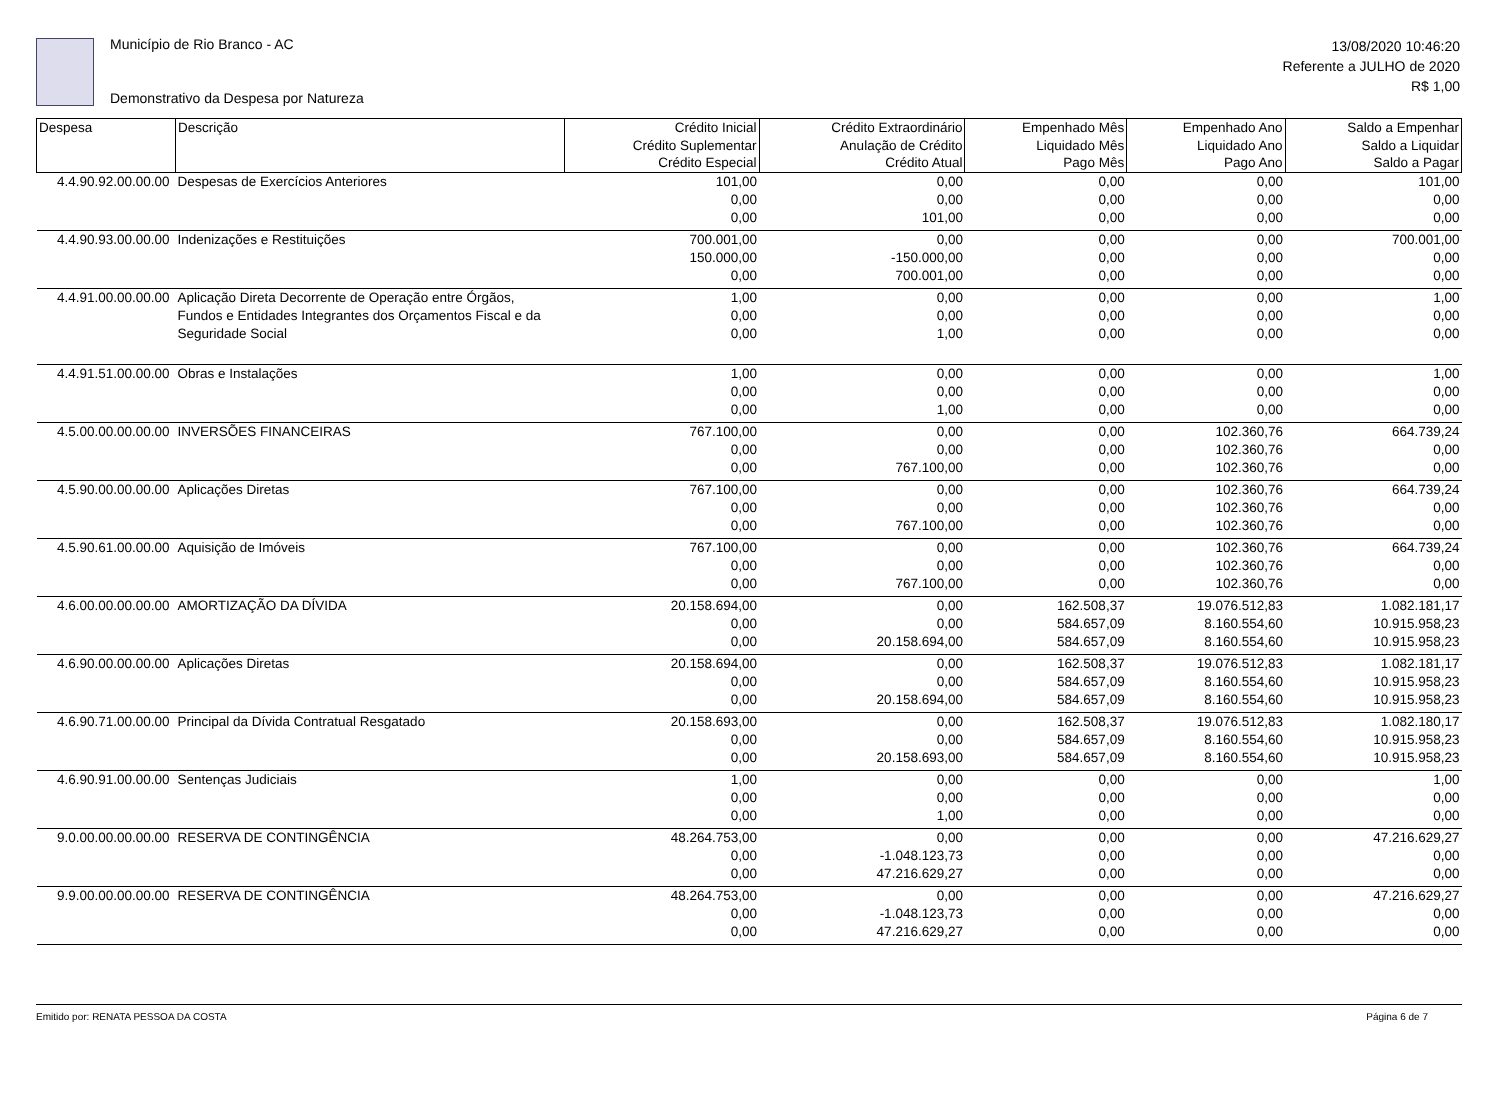Município de Rio Branco - AC
Demonstrativo da Despesa por Natureza
13/08/2020 10:46:20
Referente a JULHO de 2020
R$ 1,00
| Despesa | Descrição | Crédito Inicial Crédito Suplementar Crédito Especial | Crédito Extraordinário Anulação de Crédito Crédito Atual | Empenhado Mês Liquidado Mês Pago Mês | Empenhado Ano Liquidado Ano Pago Ano | Saldo a Empenhar Saldo a Liquidar Saldo a Pagar |
| --- | --- | --- | --- | --- | --- | --- |
| 4.4.90.92.00.00.00 | Despesas de Exercícios Anteriores | 101,00 0,00 0,00 | 0,00 0,00 101,00 | 0,00 0,00 0,00 | 0,00 0,00 0,00 | 101,00 0,00 0,00 |
| 4.4.90.93.00.00.00 | Indenizações e Restituições | 700.001,00 150.000,00 0,00 | 0,00 -150.000,00 700.001,00 | 0,00 0,00 0,00 | 0,00 0,00 0,00 | 700.001,00 0,00 0,00 |
| 4.4.91.00.00.00.00 | Aplicação Direta Decorrente de Operação entre Órgãos, Fundos e Entidades Integrantes dos Orçamentos Fiscal e da Seguridade Social | 1,00 0,00 0,00 | 0,00 0,00 1,00 | 0,00 0,00 0,00 | 0,00 0,00 0,00 | 1,00 0,00 0,00 |
| 4.4.91.51.00.00.00 | Obras e Instalações | 1,00 0,00 0,00 | 0,00 0,00 1,00 | 0,00 0,00 0,00 | 0,00 0,00 0,00 | 1,00 0,00 0,00 |
| 4.5.00.00.00.00.00 | INVERSÕES FINANCEIRAS | 767.100,00 0,00 0,00 | 0,00 0,00 767.100,00 | 0,00 0,00 0,00 | 102.360,76 102.360,76 102.360,76 | 664.739,24 0,00 0,00 |
| 4.5.90.00.00.00.00 | Aplicações Diretas | 767.100,00 0,00 0,00 | 0,00 0,00 767.100,00 | 0,00 0,00 0,00 | 102.360,76 102.360,76 102.360,76 | 664.739,24 0,00 0,00 |
| 4.5.90.61.00.00.00 | Aquisição de Imóveis | 767.100,00 0,00 0,00 | 0,00 0,00 767.100,00 | 0,00 0,00 0,00 | 102.360,76 102.360,76 102.360,76 | 664.739,24 0,00 0,00 |
| 4.6.00.00.00.00.00 | AMORTIZAÇÃO DA DÍVIDA | 20.158.694,00 0,00 0,00 | 0,00 0,00 20.158.694,00 | 162.508,37 584.657,09 584.657,09 | 19.076.512,83 8.160.554,60 8.160.554,60 | 1.082.181,17 10.915.958,23 10.915.958,23 |
| 4.6.90.00.00.00.00 | Aplicações Diretas | 20.158.694,00 0,00 0,00 | 0,00 0,00 20.158.694,00 | 162.508,37 584.657,09 584.657,09 | 19.076.512,83 8.160.554,60 8.160.554,60 | 1.082.181,17 10.915.958,23 10.915.958,23 |
| 4.6.90.71.00.00.00 | Principal da Dívida Contratual Resgatado | 20.158.693,00 0,00 0,00 | 0,00 0,00 20.158.693,00 | 162.508,37 584.657,09 584.657,09 | 19.076.512,83 8.160.554,60 8.160.554,60 | 1.082.180,17 10.915.958,23 10.915.958,23 |
| 4.6.90.91.00.00.00 | Sentenças Judiciais | 1,00 0,00 0,00 | 0,00 0,00 1,00 | 0,00 0,00 0,00 | 0,00 0,00 0,00 | 1,00 0,00 0,00 |
| 9.0.00.00.00.00.00 | RESERVA DE CONTINGÊNCIA | 48.264.753,00 0,00 0,00 | 0,00 -1.048.123,73 47.216.629,27 | 0,00 0,00 0,00 | 0,00 0,00 0,00 | 47.216.629,27 0,00 0,00 |
| 9.9.00.00.00.00.00 | RESERVA DE CONTINGÊNCIA | 48.264.753,00 0,00 0,00 | 0,00 -1.048.123,73 47.216.629,27 | 0,00 0,00 0,00 | 0,00 0,00 0,00 | 47.216.629,27 0,00 0,00 |
Emitido por: RENATA PESSOA DA COSTA Página 6 de 7